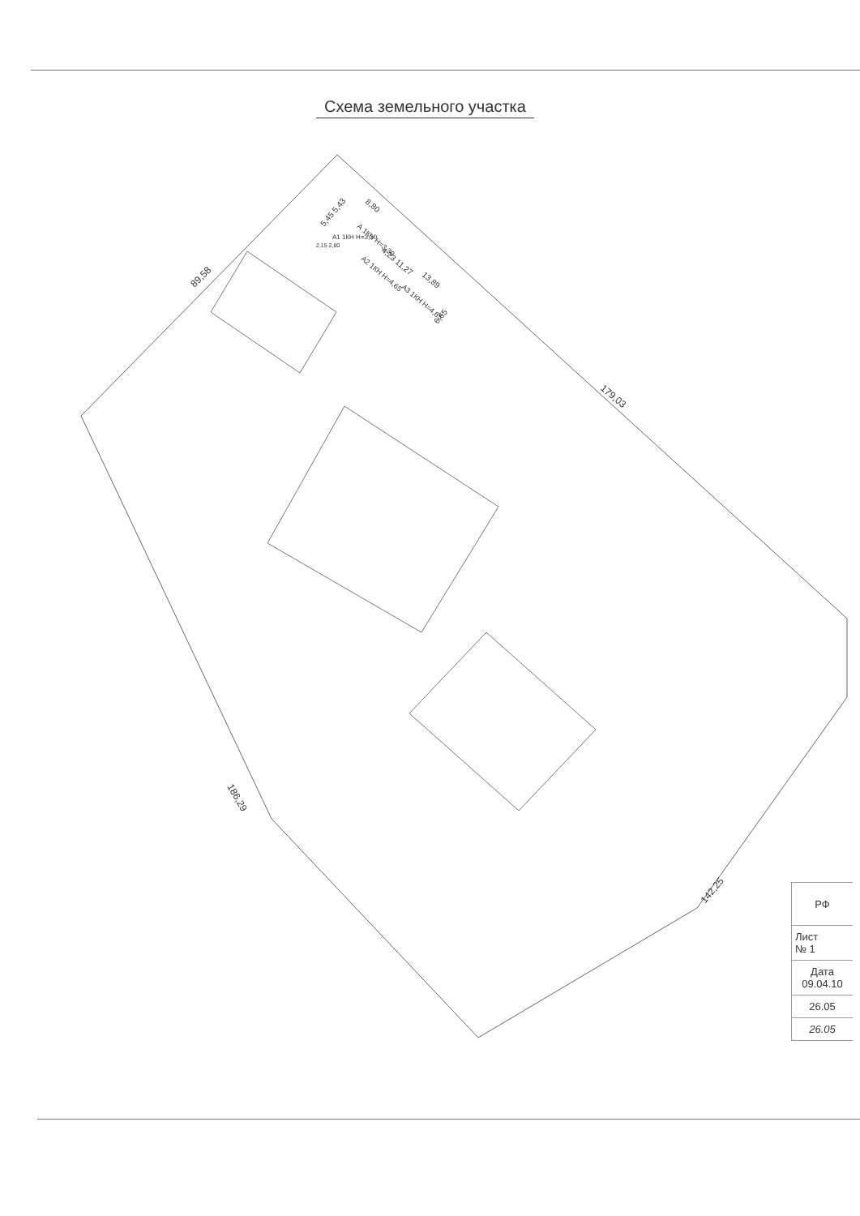Схема земельного участка
89,58
179,03
186,29
142,25
5,45 5,43
8,80
А 1КН Н=3,30
4,23 11,27
А2 1КН Н=4,65
А3 1КН Н=4,65
13,89
6,65
А1 1КН Н=3,20
2,15 2,80
| РФ |
| Лист № 1 |
| Дата 09.04.10 |
| 26.05 |
| 26.05 |